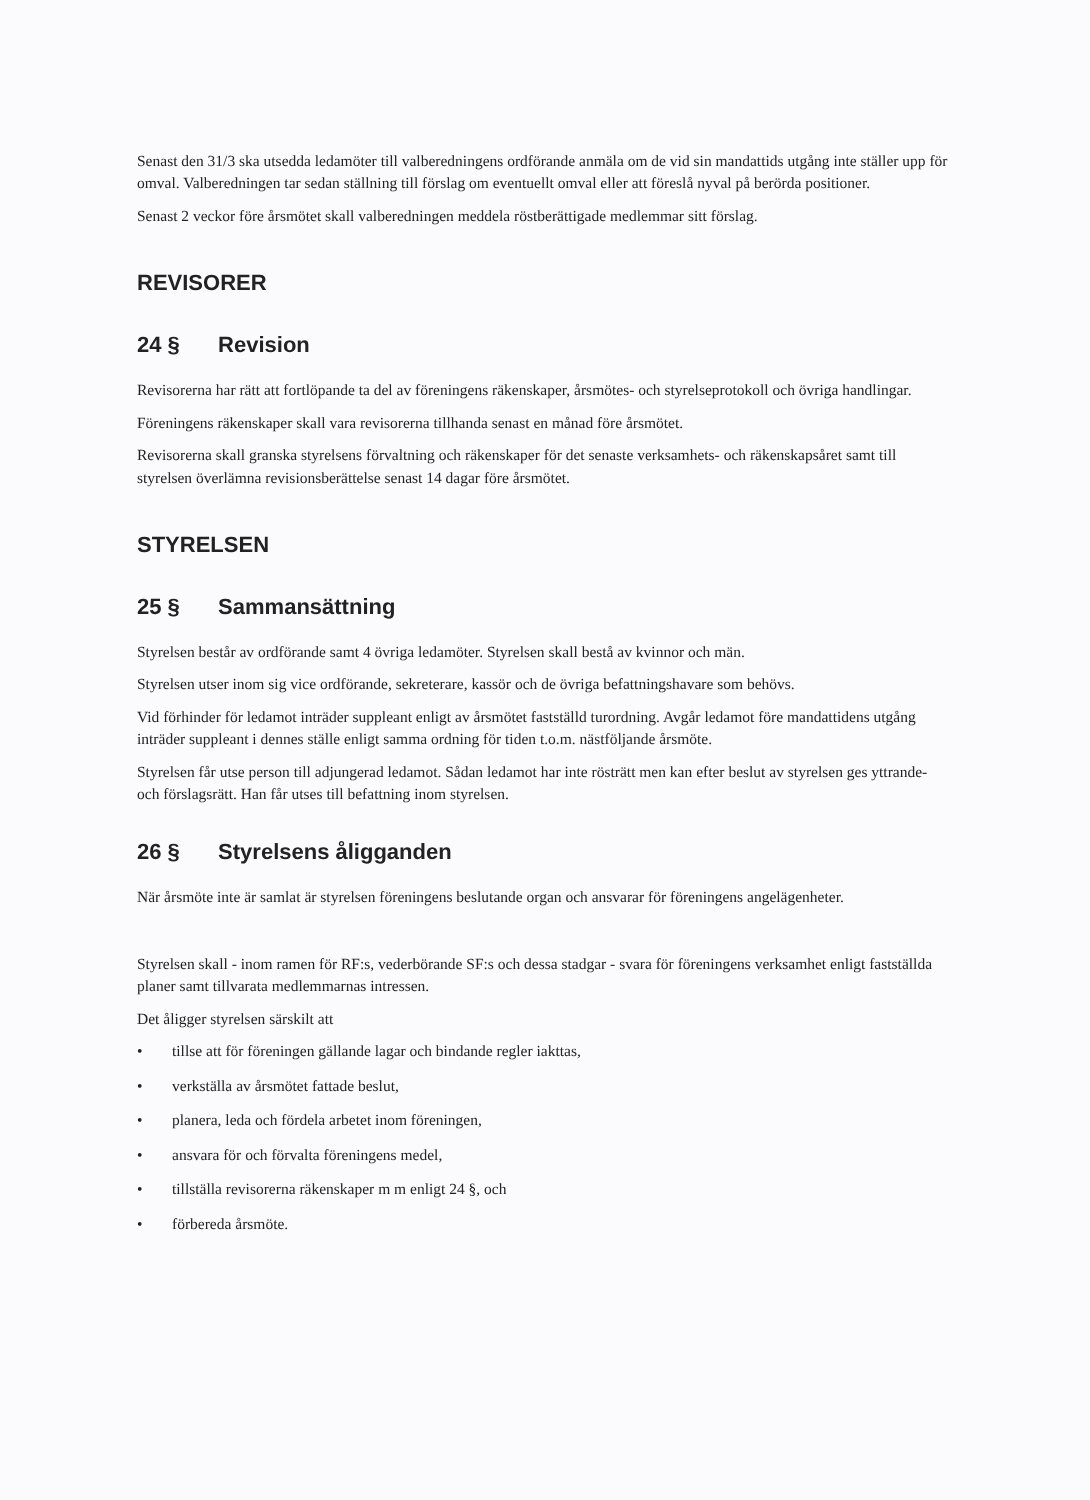Senast den 31/3 ska utsedda ledamöter till valberedningens ordförande anmäla om de vid sin mandattids utgång inte ställer upp för omval. Valberedningen tar sedan ställning till förslag om eventuellt omval eller att föreslå nyval på berörda positioner.
Senast 2 veckor före årsmötet skall valberedningen meddela röstberättigade medlemmar sitt förslag.
REVISORER
24 § Revision
Revisorerna har rätt att fortlöpande ta del av föreningens räkenskaper, årsmötes- och styrelseprotokoll och övriga handlingar.
Föreningens räkenskaper skall vara revisorerna tillhanda senast en månad före årsmötet.
Revisorerna skall granska styrelsens förvaltning och räkenskaper för det senaste verksamhets- och räkenskapsåret samt till styrelsen överlämna revisionsberättelse senast 14 dagar före årsmötet.
STYRELSEN
25 § Sammansättning
Styrelsen består av ordförande samt 4 övriga ledamöter. Styrelsen skall bestå av kvinnor och män.
Styrelsen utser inom sig vice ordförande, sekreterare, kassör och de övriga befattningshavare som behövs.
Vid förhinder för ledamot inträder suppleant enligt av årsmötet fastställd turordning. Avgår ledamot före mandattidens utgång inträder suppleant i dennes ställe enligt samma ordning för tiden t.o.m. nästföljande årsmöte.
Styrelsen får utse person till adjungerad ledamot. Sådan ledamot har inte rösträtt men kan efter beslut av styrelsen ges yttrande- och förslagsrätt. Han får utses till befattning inom styrelsen.
26 § Styrelsens åligganden
När årsmöte inte är samlat är styrelsen föreningens beslutande organ och ansvarar för föreningens angelägenheter.
Styrelsen skall - inom ramen för RF:s, vederbörande SF:s och dessa stadgar - svara för föreningens verksamhet enligt fastställda planer samt tillvarata medlemmarnas intressen.
Det åligger styrelsen särskilt att
• tillse att för föreningen gällande lagar och bindande regler iakttas,
• verkställa av årsmötet fattade beslut,
• planera, leda och fördela arbetet inom föreningen,
• ansvara för och förvalta föreningens medel,
• tillställa revisorerna räkenskaper m m enligt 24 §, och
• förbereda årsmöte.